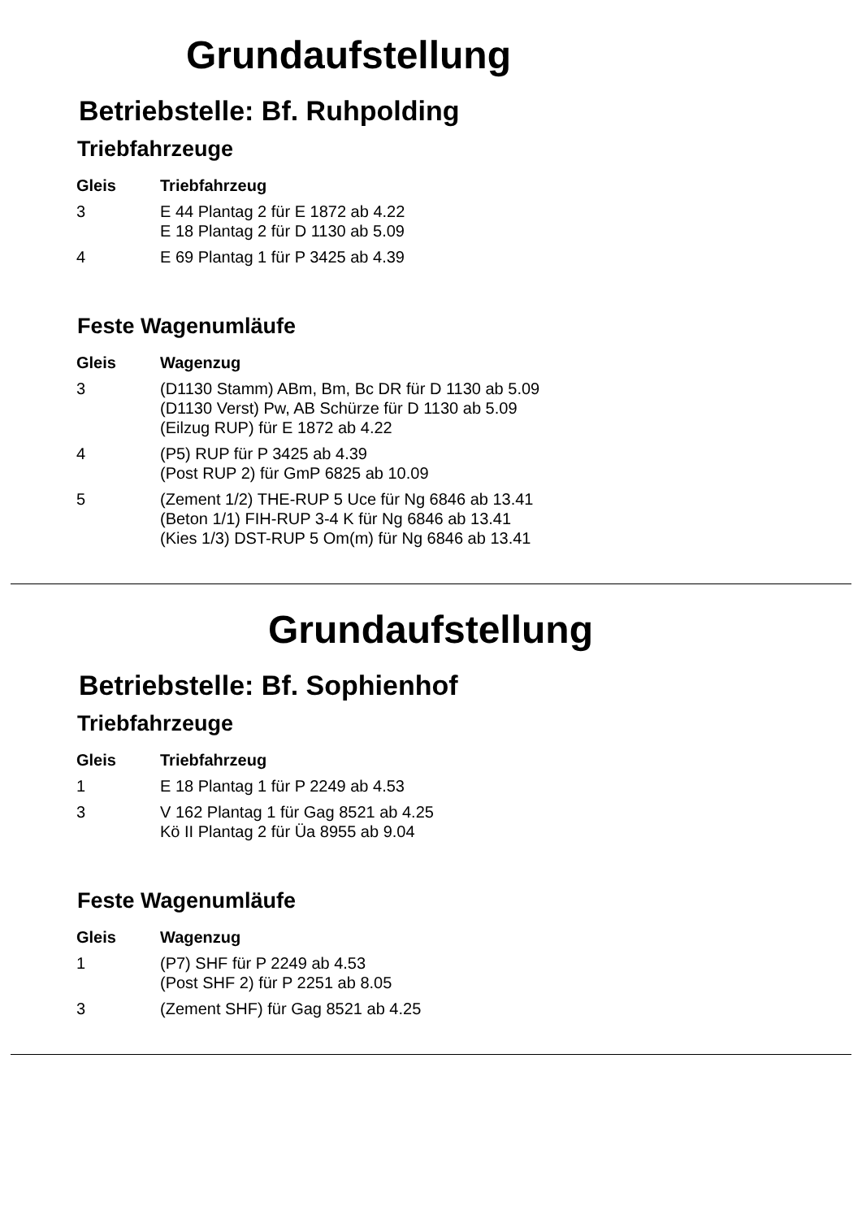Grundaufstellung
Betriebstelle: Bf. Ruhpolding
Triebfahrzeuge
| Gleis | Triebfahrzeug |
| --- | --- |
| 3 | E 44 Plantag 2 für E 1872 ab 4.22 E 18 Plantag 2 für D 1130 ab 5.09 |
| 4 | E 69 Plantag 1 für P 3425 ab 4.39 |
Feste Wagenumläufe
| Gleis | Wagenzug |
| --- | --- |
| 3 | (D1130 Stamm) ABm, Bm, Bc DR für D 1130 ab 5.09 (D1130 Verst) Pw, AB Schürze für D 1130 ab 5.09 (Eilzug RUP) für E 1872 ab 4.22 |
| 4 | (P5) RUP für P 3425 ab 4.39 (Post RUP 2) für GmP 6825 ab 10.09 |
| 5 | (Zement 1/2) THE-RUP 5 Uce für Ng 6846 ab 13.41 (Beton 1/1) FIH-RUP 3-4 K für Ng 6846 ab 13.41 (Kies 1/3) DST-RUP 5 Om(m) für Ng 6846 ab 13.41 |
Grundaufstellung
Betriebstelle: Bf. Sophienhof
Triebfahrzeuge
| Gleis | Triebfahrzeug |
| --- | --- |
| 1 | E 18 Plantag 1 für P 2249 ab 4.53 |
| 3 | V 162 Plantag 1 für Gag 8521 ab 4.25 Kö II Plantag 2 für Üa 8955 ab 9.04 |
Feste Wagenumläufe
| Gleis | Wagenzug |
| --- | --- |
| 1 | (P7) SHF für P 2249 ab 4.53 (Post SHF 2) für P 2251 ab 8.05 |
| 3 | (Zement SHF) für Gag 8521 ab 4.25 |